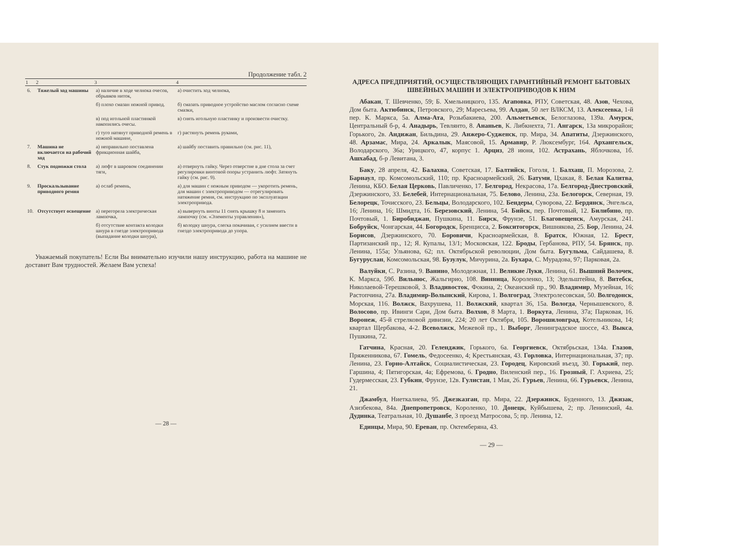Продолжение табл. 2
| 1 | 2 | 3 | 4 |
| --- | --- | --- | --- |
| 6. | Тяжелый ход машины | а) наличие в ходе челнока очесов, обрывков ниток, | а) очистить ход челнока, |
| | | б) плохо смазан ножной привод. | б) смазать приводное устройство маслом согласно схеме смазки, |
| | | в) под игольной пластинкой накопились очесы. | в) снять игольную пластинку и произвести очистку. |
| | | г) туго натянут приводной ремень в ножной машине, | г) растянуть ремень руками, |
| 7. | Машина не включается на рабочий ход | а) неправильно поставлена фрикционная шайба, | а) шайбу поставить правильно (см. рис. 11), |
| 8. | Стук подножки стола | а) люфт в шаровом соединении тяги, | а) отвернуть гайку. Через отверстие в дне стола за счет регулировки винтовой опоры устранить люфт. Затянуть гайку (см. рис. 9). |
| 9. | Проскальзывание приводного ремня | а) ослаб ремень, | а) для машин с ножным приводом — укоротить ремень, для машин с электроприводом — отрегулировать натяжение ремня, см. инструкцию по эксплуатации электропривода. |
| 10. | Отсутствует освещение | а) перегорела электрическая лампочка, | а) вывернуть винты 11 снять крышку 8 и заменить лампочку (см. «Элементы управления»), |
| | | б) отсутствие контакта колодки шнура в гнезде электропривода (выпадание колодки шнура), | б) колодку шнура, слегка покачивая, с усилием ввести в гнездо электропривода до упора. |
Уважаемый покупатель! Если Вы внимательно изучили нашу инструкцию, работа на машине не доставит Вам трудностей. Желаем Вам успеха!
— 28 —
АДРЕСА ПРЕДПРИЯТИЙ, ОСУЩЕСТВЛЯЮЩИХ ГАРАНТИЙНЫЙ РЕМОНТ БЫТОВЫХ ШВЕЙНЫХ МАШИН И ЭЛЕКТРОПРИВОДОВ К НИМ
Абакан, Т. Шевченко, 59; Б. Хмельницкого, 135. Агаповка, РПУ, Советская, 48. Азов, Чехова, Дом быта. Актюбинск, Петровского, 29; Маресьева, 99. Алдан, 50 лет ВЛКСМ, 13. Алексеевка, 1-й пер. К. Маркса, 5а. Алма-Ата, Розыбакиева, 200. Альметьевск, Белоглазова, 139а. Амурск, Центральный б-р, 4. Анадырь, Тевлянто, 8. Ананьев, К. Либкнехта, 71. Ангарск, 13а микрорайон; Горького, 2в. Андижан, Бильдина, 29. Анжеро-Судженск, пр. Мира, 34. Апатиты, Дзержинского, 48. Арзамас, Мира, 24. Аркалык, Маясовой, 15. Армавир, Р. Люксембург, 164. Архангельск, Володарского, 36а; Урицкого, 47, корпус 1. Арциз, 28 июня, 102. Астрахань, Яблочкова, 1б. Ашхабад, б-р Левитана, 3.
Баку, 28 апреля, 42. Балахна, Советская, 17. Балтийск, Гоголя, 1. Балхаш, П. Морозова, 2. Барнаул, пр. Комсомольский, 110; пр. Красноармейский, 26. Батуми, Цхакая, 8. Белая Калитва, Ленина, КБО. Белая Церковь, Павличенко, 17. Белгород, Некрасова, 17а. Белгород-Днестровский, Дзержинского, 33. Белебей, Интернациональная, 75. Белово, Ленина, 23а. Белогорск, Северная, 19. Белорецк, Точисского, 23. Бельцы, Володарского, 102. Бендеры, Суворова, 22. Бердянск, Энгельса, 16; Ленина, 16; Шмидта, 16. Березовский, Ленина, 54. Бийск, пер. Почтовый, 12. Билибино, пр. Почтовый, 1. Биробиджан, Пушкина, 11. Бирск, Фрунзе, 51. Благовещенск, Амурская, 241. Бобруйск, Чонгарская, 44. Богородск, Бренцисса, 2. Бокситогорск, Вишнякова, 25. Бор, Ленина, 24. Борисов, Дзержинского, 70. Боровичи, Красноармейская, 8. Братск, Южная, 12. Брест, Партизанский пр., 12; Я. Купалы, 13/1; Московская, 122. Броды, Гербанова, РПУ, 54. Брянск, пр. Ленина, 155а; Ульянова, 62; пл. Октябрьской революции, Дом быта. Бугульма, Сайдашева, 8. Бугуруслан, Комсомольская, 98. Бузулук, Мичурина, 2а. Бухара, С. Мурадова, 97; Парковая, 2а.
Валуйки, С. Разина, 9. Ванино, Молодежная, 11. Великие Луки, Ленина, 61. Вышний Волочек, К. Маркса, 59б. Вильнюс, Жальгирио, 108. Винница, Короленко, 13; Эдельштейна, 8. Витебск, Николаевой-Терешковой, 3. Владивосток, Фокина, 2; Океанский пр., 90. Владимир, Музейная, 16; Растопчина, 27а. Владимир-Волынский, Кирова, 1. Волгоград, Электролесовская, 50. Волгодонск, Морская, 116. Волжск, Вахрушева, 11. Волжский, квартал 36, 15а. Вологда, Чернышевского, 8. Волосово, пр. Ивинги Сари, Дом быта. Волхов, 8 Марта, 1. Воркута, Ленина, 37а; Парковая, 16. Воронеж, 45-й стрелковой дивизии, 224; 20 лет Октября, 105. Ворошиловград, Котельникова, 14; квартал Щербакова, 4-2. Всеволжск, Межевой пр., 1. Выборг, Ленинградское шоссе, 43. Выкса, Пушкина, 72.
Гатчина, Красная, 20. Геленджик, Горького, 6а. Георгиевск, Октябрьская, 134а. Глазов, Пряженникова, 67. Гомель, Федосеенко, 4; Крестьянская, 43. Горловка, Интернациональная, 37; пр. Ленина, 23. Горно-Алтайск, Социалистическая, 23. Городец, Кировский въезд, 30. Горький, пер. Гаршина, 4; Пятигорская, 4а; Ефремова, 6. Гродно, Виленский пер., 16. Грозный, Г. Ахриева, 25; Гудермесская, 23. Губкин, Фрунзе, 12в. Гулистан, 1 Мая, 26. Гурьев, Ленина, 66. Гурьевск, Ленина, 21.
Джамбул, Ниеткалиева, 95. Джезказган, пр. Мира, 22. Дзержинск, Буденного, 13. Джизак, Азизбекова, 84а. Днепропетровск, Короленко, 10. Донецк, Куйбышева, 2; пр. Ленинский, 4а. Дудинка, Театральная, 10. Душанбе, 3 проезд Матросова, 5; пр. Ленина, 12.
Единцы, Мира, 90. Ереван, пр. Октемберяна, 43.
— 29 —